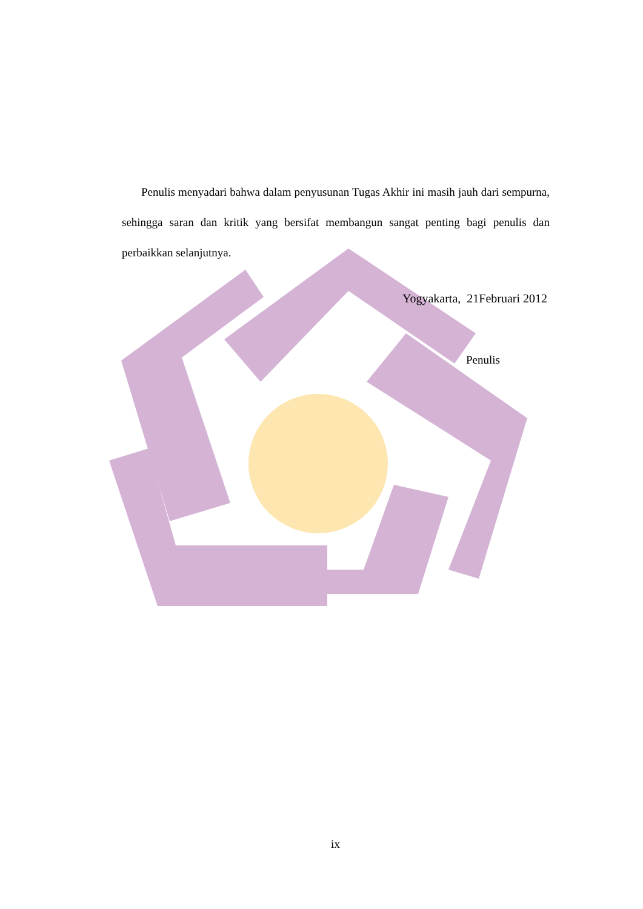Penulis menyadari bahwa dalam penyusunan Tugas Akhir ini masih jauh dari sempurna, sehingga saran dan kritik yang bersifat membangun sangat penting bagi penulis dan perbaikkan selanjutnya.
Yogyakarta, 21Februari 2012
Penulis
ix